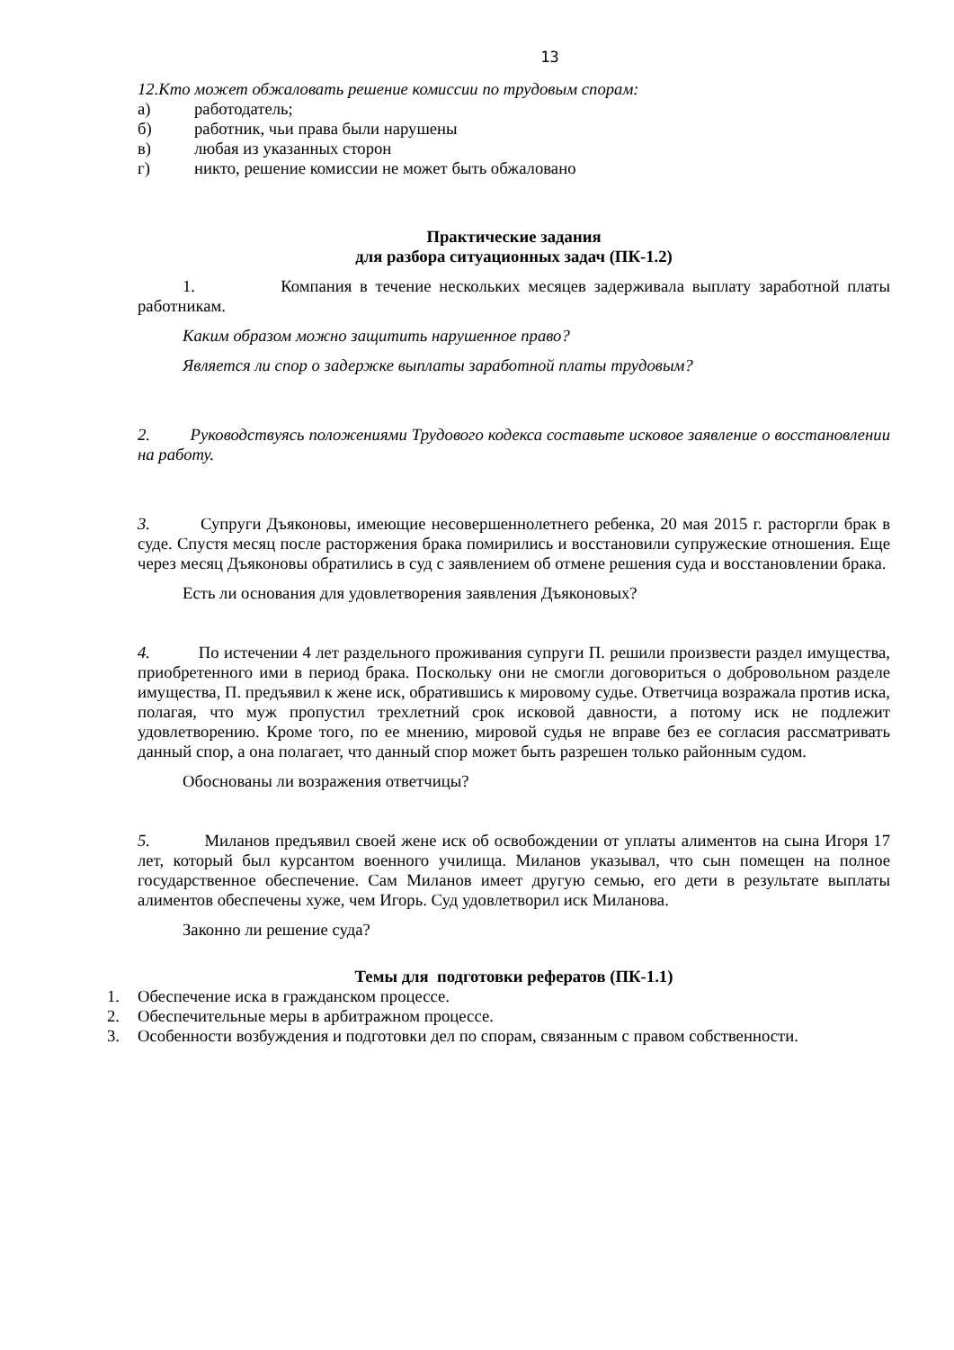13
12. Кто может обжаловать решение комиссии по трудовым спорам:
а) работодатель;
б) работник, чьи права были нарушены
в) любая из указанных сторон
г) никто, решение комиссии не может быть обжаловано
Практические задания
для разбора ситуационных задач (ПК-1.2)
1. Компания в течение нескольких месяцев задерживала выплату заработной платы работникам.
Каким образом можно защитить нарушенное право?
Является ли спор о задержке выплаты заработной платы трудовым?
2. Руководствуясь положениями Трудового кодекса составьте исковое заявление о восстановлении на работу.
3. Супруги Дъяконовы, имеющие несовершеннолетнего ребенка, 20 мая 2015 г. расторгли брак в суде. Спустя месяц после расторжения брака помирились и восстановили супружеские отношения. Еще через месяц Дъяконовы обратились в суд с заявлением об отмене решения суда и восстановлении брака.
Есть ли основания для удовлетворения заявления Дъяконовых?
4. По истечении 4 лет раздельного проживания супруги П. решили произвести раздел имущества, приобретенного ими в период брака. Поскольку они не смогли договориться о добровольном разделе имущества, П. предъявил к жене иск, обратившись к мировому судье. Ответчица возражала против иска, полагая, что муж пропустил трехлетний срок исковой давности, а потому иск не подлежит удовлетворению. Кроме того, по ее мнению, мировой судья не вправе без ее согласия рассматривать данный спор, а она полагает, что данный спор может быть разрешен только районным судом.
Обоснованы ли возражения ответчицы?
5. Миланов предъявил своей жене иск об освобождении от уплаты алиментов на сына Игоря 17 лет, который был курсантом военного училища. Миланов указывал, что сын помещен на полное государственное обеспечение. Сам Миланов имеет другую семью, его дети в результате выплаты алиментов обеспечены хуже, чем Игорь. Суд удовлетворил иск Миланова.
Законно ли решение суда?
Темы для подготовки рефератов (ПК-1.1)
1. Обеспечение иска в гражданском процессе.
2. Обеспечительные меры в арбитражном процессе.
3. Особенности возбуждения и подготовки дел по спорам, связанным с правом собственности.